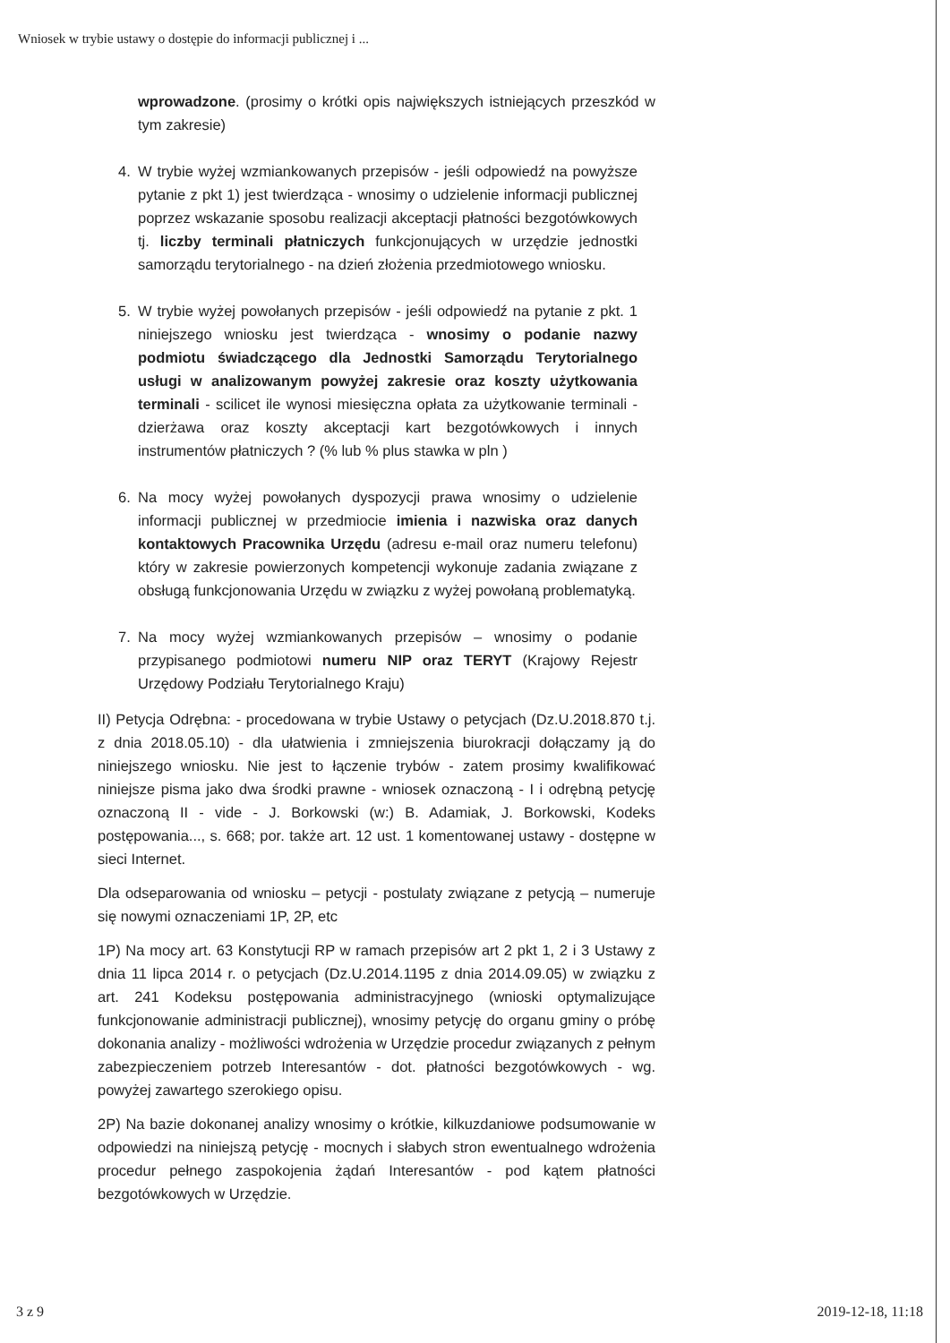Wniosek w trybie ustawy o dostępie do informacji publicznej i ...
wprowadzone. (prosimy o krótki opis największych istniejących przeszkód w tym zakresie)
4. W trybie wyżej wzmiankowanych przepisów - jeśli odpowiedź na powyższe pytanie z pkt 1) jest twierdząca - wnosimy o udzielenie informacji publicznej poprzez wskazanie sposobu realizacji akceptacji płatności bezgotówkowych tj. liczby terminali płatniczych funkcjonujących w urzędzie jednostki samorządu terytorialnego - na dzień złożenia przedmiotowego wniosku.
5. W trybie wyżej powołanych przepisów - jeśli odpowiedź na pytanie z pkt. 1 niniejszego wniosku jest twierdząca - wnosimy o podanie nazwy podmiotu świadczącego dla Jednostki Samorządu Terytorialnego usługi w analizowanym powyżej zakresie oraz koszty użytkowania terminali - scilicet ile wynosi miesięczna opłata za użytkowanie terminali - dzierżawa oraz koszty akceptacji kart bezgotówkowych i innych instrumentów płatniczych ? (% lub % plus stawka w pln )
6. Na mocy wyżej powołanych dyspozycji prawa wnosimy o udzielenie informacji publicznej w przedmiocie imienia i nazwiska oraz danych kontaktowych Pracownika Urzędu (adresu e-mail oraz numeru telefonu) który w zakresie powierzonych kompetencji wykonuje zadania związane z obsługą funkcjonowania Urzędu w związku z wyżej powołaną problematyką.
7. Na mocy wyżej wzmiankowanych przepisów – wnosimy o podanie przypisanego podmiotowi numeru NIP oraz TERYT (Krajowy Rejestr Urzędowy Podziału Terytorialnego Kraju)
II) Petycja Odrębna: - procedowana w trybie Ustawy o petycjach (Dz.U.2018.870 t.j. z dnia 2018.05.10) - dla ułatwienia i zmniejszenia biurokracji dołączamy ją do niniejszego wniosku. Nie jest to łączenie trybów - zatem prosimy kwalifikować niniejsze pisma jako dwa środki prawne - wniosek oznaczoną - I i odrębną petycję oznaczoną II - vide - J. Borkowski (w:) B. Adamiak, J. Borkowski, Kodeks postępowania..., s. 668; por. także art. 12 ust. 1 komentowanej ustawy - dostępne w sieci Internet.
Dla odseparowania od wniosku – petycji - postulaty związane z petycją – numeruje się nowymi oznaczeniami 1P, 2P, etc
1P) Na mocy art. 63 Konstytucji RP w ramach przepisów art 2 pkt 1, 2 i 3 Ustawy z dnia 11 lipca 2014 r. o petycjach (Dz.U.2014.1195 z dnia 2014.09.05) w związku z art. 241 Kodeksu postępowania administracyjnego (wnioski optymalizujące funkcjonowanie administracji publicznej), wnosimy petycję do organu gminy o próbę dokonania analizy - możliwości wdrożenia w Urzędzie procedur związanych z pełnym zabezpieczeniem potrzeb Interesantów - dot. płatności bezgotówkowych - wg. powyżej zawartego szerokiego opisu.
2P) Na bazie dokonanej analizy wnosimy o krótkie, kilkuzdaniowe podsumowanie w odpowiedzi na niniejszą petycję - mocnych i słabych stron ewentualnego wdrożenia procedur pełnego zaspokojenia żądań Interesantów - pod kątem płatności bezgotówkowych w Urzędzie.
3 z 9 2019-12-18, 11:18